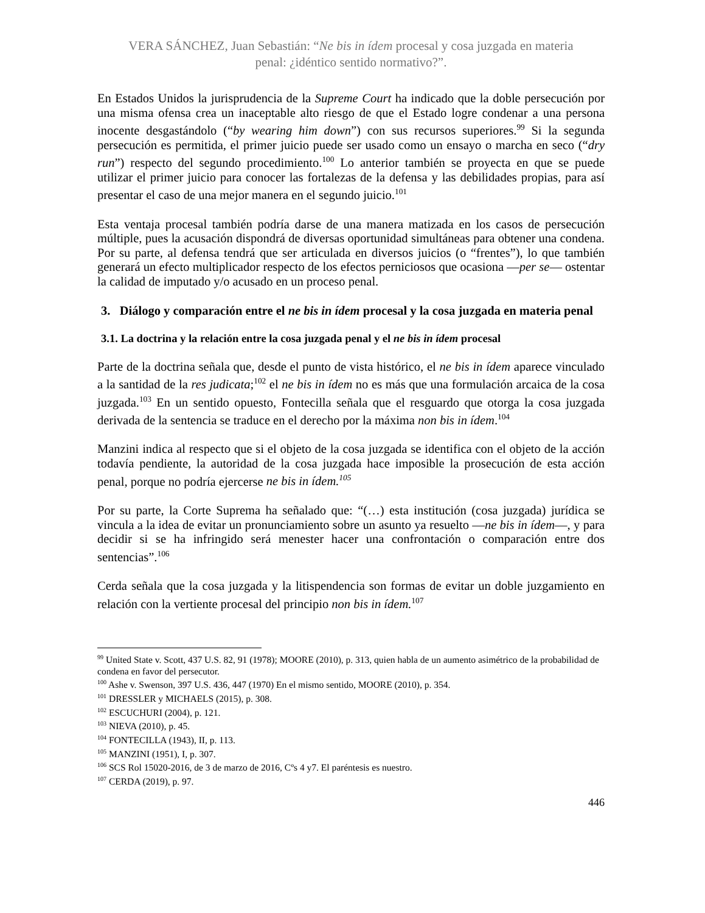VERA SÁNCHEZ, Juan Sebastián: “Ne bis in ídem procesal y cosa juzgada en materia
penal: ¿idéntico sentido normativo?”.
En Estados Unidos la jurisprudencia de la Supreme Court ha indicado que la doble persecución por una misma ofensa crea un inaceptable alto riesgo de que el Estado logre condenar a una persona inocente desgastándolo (“by wearing him down”) con sus recursos superiores.<sup>99</sup> Si la segunda persecución es permitida, el primer juicio puede ser usado como un ensayo o marcha en seco (“dry run”) respecto del segundo procedimiento.<sup>100</sup> Lo anterior también se proyecta en que se puede utilizar el primer juicio para conocer las fortalezas de la defensa y las debilidades propias, para así presentar el caso de una mejor manera en el segundo juicio.<sup>101</sup>
Esta ventaja procesal también podría darse de una manera matizada en los casos de persecución múltiple, pues la acusación dispondrá de diversas oportunidad simultáneas para obtener una condena. Por su parte, al defensa tendrá que ser articulada en diversos juicios (o “frentes”), lo que también generará un efecto multiplicador respecto de los efectos perniciosos que ocasiona —per se— ostentar la calidad de imputado y/o acusado en un proceso penal.
3. Diálogo y comparación entre el ne bis in ídem procesal y la cosa juzgada en materia penal
3.1. La doctrina y la relación entre la cosa juzgada penal y el ne bis in ídem procesal
Parte de la doctrina señala que, desde el punto de vista histórico, el ne bis in ídem aparece vinculado a la santidad de la res judicata;<sup>102</sup> el ne bis in ídem no es más que una formulación arcaica de la cosa juzgada.<sup>103</sup> En un sentido opuesto, Fontecilla señala que el resguardo que otorga la cosa juzgada derivada de la sentencia se traduce en el derecho por la máxima non bis in ídem.<sup>104</sup>
Manzini indica al respecto que si el objeto de la cosa juzgada se identifica con el objeto de la acción todavía pendiente, la autoridad de la cosa juzgada hace imposible la prosecución de esta acción penal, porque no podría ejercerse ne bis in ídem.<sup>105</sup>
Por su parte, la Corte Suprema ha señalado que: “(…) esta institución (cosa juzgada) jurídica se vincula a la idea de evitar un pronunciamiento sobre un asunto ya resuelto —ne bis in ídem—, y para decidir si se ha infringido será menester hacer una confrontación o comparación entre dos sentencias”.<sup>106</sup>
Cerda señala que la cosa juzgada y la litispendencia son formas de evitar un doble juzgamiento en relación con la vertiente procesal del principio non bis in ídem.<sup>107</sup>
<sup>99</sup> United State v. Scott, 437 U.S. 82, 91 (1978); MOORE (2010), p. 313, quien habla de un aumento asimétrico de la probabilidad de condena en favor del persecutor.
<sup>100</sup> Ashe v. Swenson, 397 U.S. 436, 447 (1970) En el mismo sentido, MOORE (2010), p. 354.
<sup>101</sup> DRESSLER y MICHAELS (2015), p. 308.
<sup>102</sup> ESCUCHURI (2004), p. 121.
<sup>103</sup> NIEVA (2010), p. 45.
<sup>104</sup> FONTECILLA (1943), II, p. 113.
<sup>105</sup> MANZINI (1951), I, p. 307.
<sup>106</sup> SCS Rol 15020-2016, de 3 de marzo de 2016, Cºs 4 y7. El paréntesis es nuestro.
<sup>107</sup> CERDA (2019), p. 97.
446